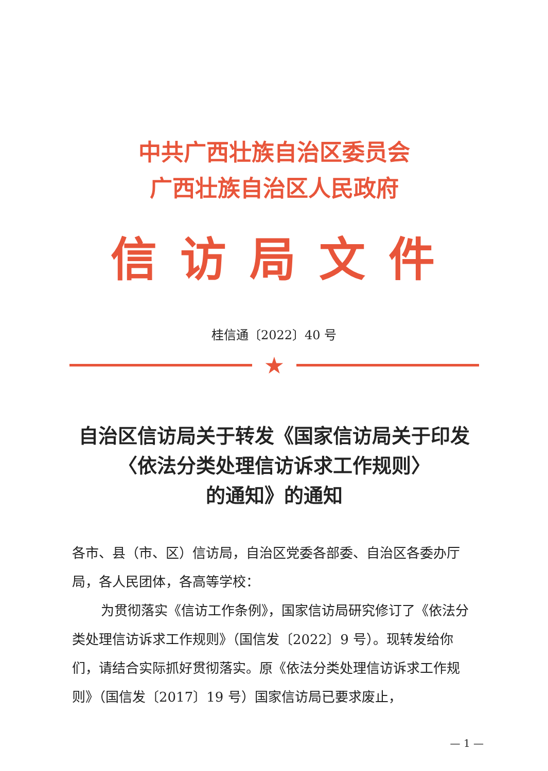中共广西壮族自治区委员会
广西壮族自治区人民政府
信访局文件
桂信通〔2022〕40 号
★
自治区信访局关于转发《国家信访局关于印发
〈依法分类处理信访诉求工作规则〉
的通知》的通知
各市、县（市、区）信访局，自治区党委各部委、自治区各委办厅局，各人民团体，各高等学校：
为贯彻落实《信访工作条例》，国家信访局研究修订了《依法分类处理信访诉求工作规则》（国信发〔2022〕9 号）。现转发给你们，请结合实际抓好贯彻落实。原《依法分类处理信访诉求工作规则》（国信发〔2017〕19 号）国家信访局已要求废止，
— 1 —